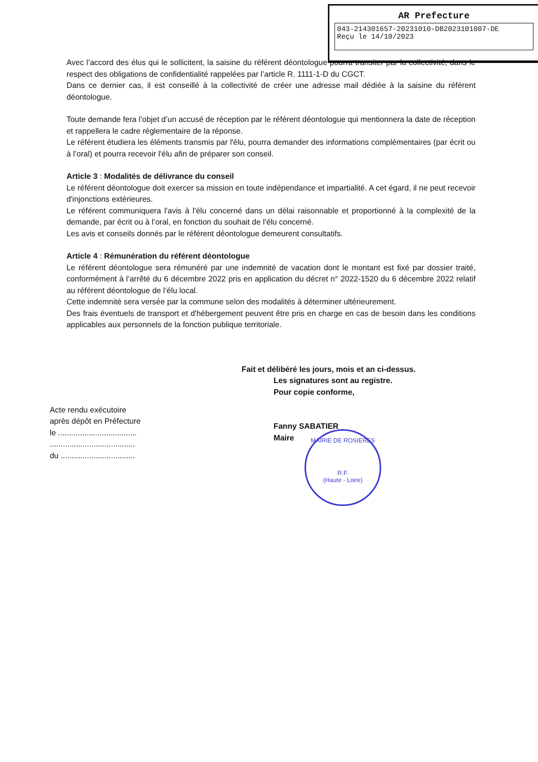AR Prefecture
043-214301657-20231010-DB2023101007-DE
Reçu le 14/10/2023
Avec l’accord des élus qui le sollicitent, la saisine du référent déontologue pourra transiter par la collectivité, dans le respect des obligations de confidentialité rappelées par l’article R. 1111-1-D du CGCT.
Dans ce dernier cas, il est conseillé à la collectivité de créer une adresse mail dédiée à la saisine du référent déontologue.
Toute demande fera l’objet d’un accusé de réception par le référent déontologue qui mentionnera la date de réception et rappellera le cadre réglementaire de la réponse.
Le référent étudiera les éléments transmis par l'élu, pourra demander des informations complémentaires (par écrit ou à l’oral) et pourra recevoir l'élu afin de préparer son conseil.
Article 3 : Modalités de délivrance du conseil
Le référent déontologue doit exercer sa mission en toute indépendance et impartialité. A cet égard, il ne peut recevoir d'injonctions extérieures.
Le référent communiquera l'avis à l'élu concerné dans un délai raisonnable et proportionné à la complexité de la demande, par écrit ou à l’oral, en fonction du souhait de l’élu concerné.
Les avis et conseils donnés par le référent déontologue demeurent consultatifs.
Article 4 : Rémunération du référent déontologue
Le référent déontologue sera rémunéré par une indemnité de vacation dont le montant est fixé par dossier traité, conformément à l’arrêté du 6 décembre 2022 pris en application du décret n° 2022-1520 du 6 décembre 2022 relatif au référent déontologue de l’élu local.
Cette indemnité sera versée par la commune selon des modalités à déterminer ultérieurement.
Des frais éventuels de transport et d'hébergement peuvent être pris en charge en cas de besoin dans les conditions applicables aux personnels de la fonction publique territoriale.
Acte rendu exécutoire
après dépôt en Préfecture
le ....................................
.......................................
du ..................................
Fait et délibéré les jours, mois et an ci-dessus.
Les signatures sont au registre.
Pour copie conforme,
Fanny SABATIER
Maire
MAIRIE DE ROSIERES
R.F.
(Haute - Loire)